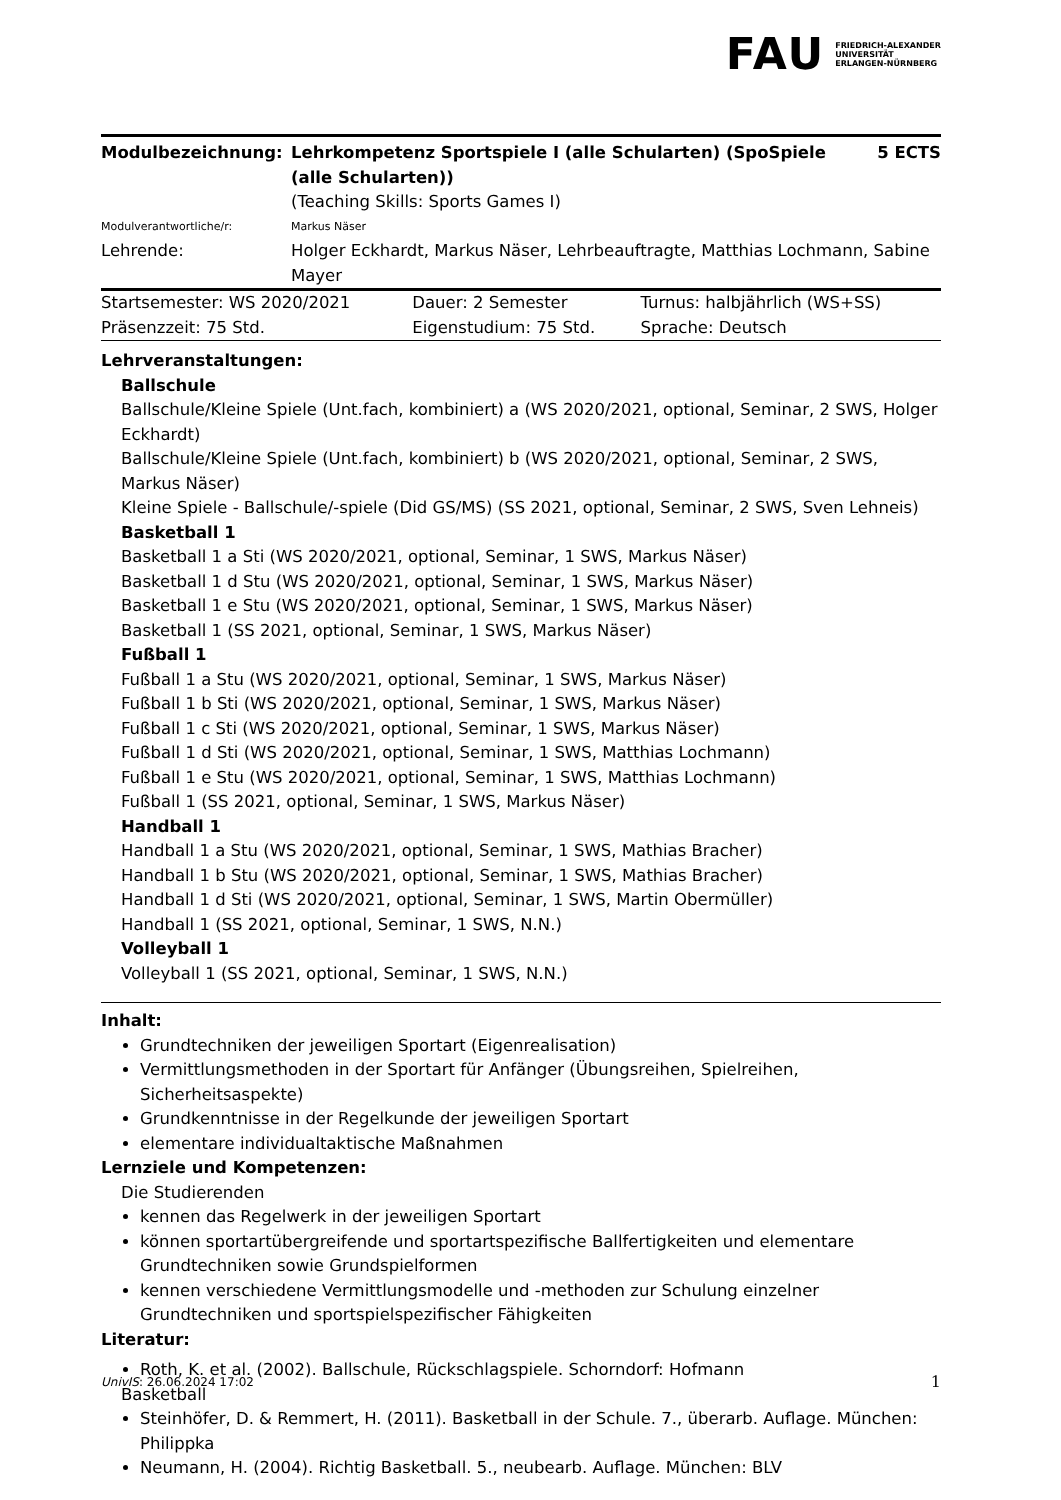FAU FRIEDRICH-ALEXANDER
UNIVERSITÄT
ERLANGEN-NÜRNBERG
| Modulbezeichnung: | Lehrkompetenz Sportspiele I (alle Schularten) (SpoSpiele (alle Schularten)) (Teaching Skills: Sports Games I) | 5 ECTS |
| Modulverantwortliche/r: | Markus Näser | |
| Lehrende: | Holger Eckhardt, Markus Näser, Lehrbeauftragte, Matthias Lochmann, Sabine Mayer | |
| Startsemester: WS 2020/2021 | Dauer: 2 Semester | Turnus: halbjährlich (WS+SS) |
| Präsenzzeit: 75 Std. | Eigenstudium: 75 Std. | Sprache: Deutsch |
Lehrveranstaltungen:
Ballschule
Ballschule/Kleine Spiele (Unt.fach, kombiniert) a (WS 2020/2021, optional, Seminar, 2 SWS, Holger Eckhardt)
Ballschule/Kleine Spiele (Unt.fach, kombiniert) b (WS 2020/2021, optional, Seminar, 2 SWS, Markus Näser)
Kleine Spiele - Ballschule/-spiele (Did GS/MS) (SS 2021, optional, Seminar, 2 SWS, Sven Lehneis)
Basketball 1
Basketball 1 a Sti (WS 2020/2021, optional, Seminar, 1 SWS, Markus Näser)
Basketball 1 d Stu (WS 2020/2021, optional, Seminar, 1 SWS, Markus Näser)
Basketball 1 e Stu (WS 2020/2021, optional, Seminar, 1 SWS, Markus Näser)
Basketball 1 (SS 2021, optional, Seminar, 1 SWS, Markus Näser)
Fußball 1
Fußball 1 a Stu (WS 2020/2021, optional, Seminar, 1 SWS, Markus Näser)
Fußball 1 b Sti (WS 2020/2021, optional, Seminar, 1 SWS, Markus Näser)
Fußball 1 c Sti (WS 2020/2021, optional, Seminar, 1 SWS, Markus Näser)
Fußball 1 d Sti (WS 2020/2021, optional, Seminar, 1 SWS, Matthias Lochmann)
Fußball 1 e Stu (WS 2020/2021, optional, Seminar, 1 SWS, Matthias Lochmann)
Fußball 1 (SS 2021, optional, Seminar, 1 SWS, Markus Näser)
Handball 1
Handball 1 a Stu (WS 2020/2021, optional, Seminar, 1 SWS, Mathias Bracher)
Handball 1 b Stu (WS 2020/2021, optional, Seminar, 1 SWS, Mathias Bracher)
Handball 1 d Sti (WS 2020/2021, optional, Seminar, 1 SWS, Martin Obermüller)
Handball 1 (SS 2021, optional, Seminar, 1 SWS, N.N.)
Volleyball 1
Volleyball 1 (SS 2021, optional, Seminar, 1 SWS, N.N.)
Inhalt:
Grundtechniken der jeweiligen Sportart (Eigenrealisation)
Vermittlungsmethoden in der Sportart für Anfänger (Übungsreihen, Spielreihen, Sicherheitsaspekte)
Grundkenntnisse in der Regelkunde der jeweiligen Sportart
elementare individualtaktische Maßnahmen
Lernziele und Kompetenzen:
Die Studierenden
kennen das Regelwerk in der jeweiligen Sportart
können sportartübergreifende und sportartspezifische Ballfertigkeiten und elementare Grundtechniken sowie Grundspielformen
kennen verschiedene Vermittlungsmodelle und -methoden zur Schulung einzelner Grundtechniken und sportspielspezifischer Fähigkeiten
Literatur:
Roth, K. et al. (2002). Ballschule, Rückschlagspiele. Schorndorf: Hofmann
Basketball
Steinhöfer, D. & Remmert, H. (2011). Basketball in der Schule. 7., überarb. Auflage. München: Philippka
Neumann, H. (2004). Richtig Basketball. 5., neubearb. Auflage. München: BLV
UnivIS: 26.06.2024 17:02 1